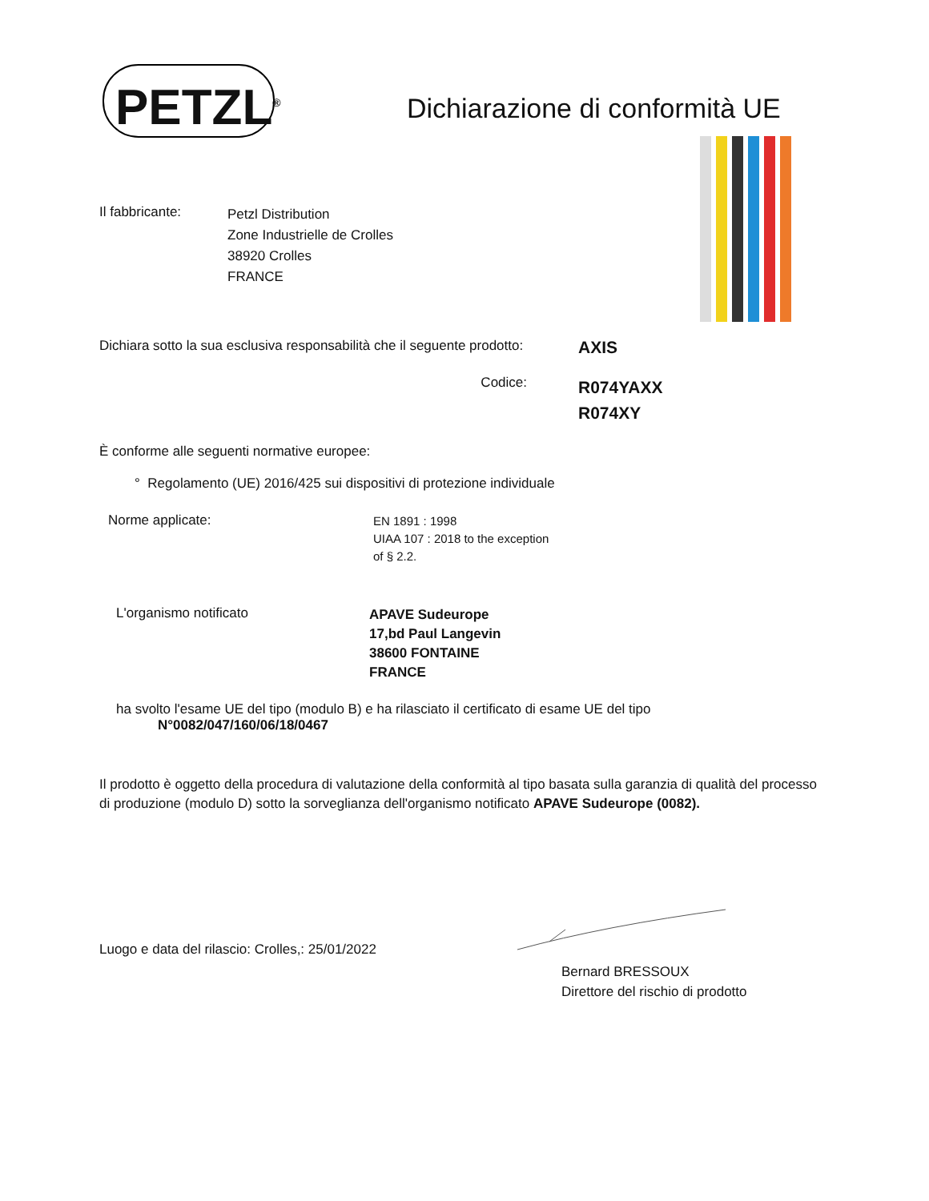PETZL<sup>®</sup>
Dichiarazione di conformità UE
Il fabbricante:
Petzl Distribution
Zone Industrielle de Crolles
38920 Crolles
FRANCE
Dichiara sotto la sua esclusiva responsabilità che il seguente prodotto:
AXIS
Codice:
R074YAXX
R074XY
È conforme alle seguenti normative europee:
° Regolamento (UE) 2016/425 sui dispositivi di protezione individuale
Norme applicate:
EN 1891 : 1998
UIAA 107 : 2018 to the exception
of § 2.2.
L'organismo notificato
APAVE Sudeurope
17,bd Paul Langevin
38600 FONTAINE
FRANCE
ha svolto l'esame UE del tipo (modulo B) e ha rilasciato il certificato di esame UE del tipo
N°0082/047/160/06/18/0467
Il prodotto è oggetto della procedura di valutazione della conformità al tipo basata sulla garanzia di qualità del processo di produzione (modulo D) sotto la sorveglianza dell'organismo notificato APAVE Sudeurope (0082).
Luogo e data del rilascio: Crolles,: 25/01/2022
Bernard BRESSOUX
Direttore del rischio di prodotto